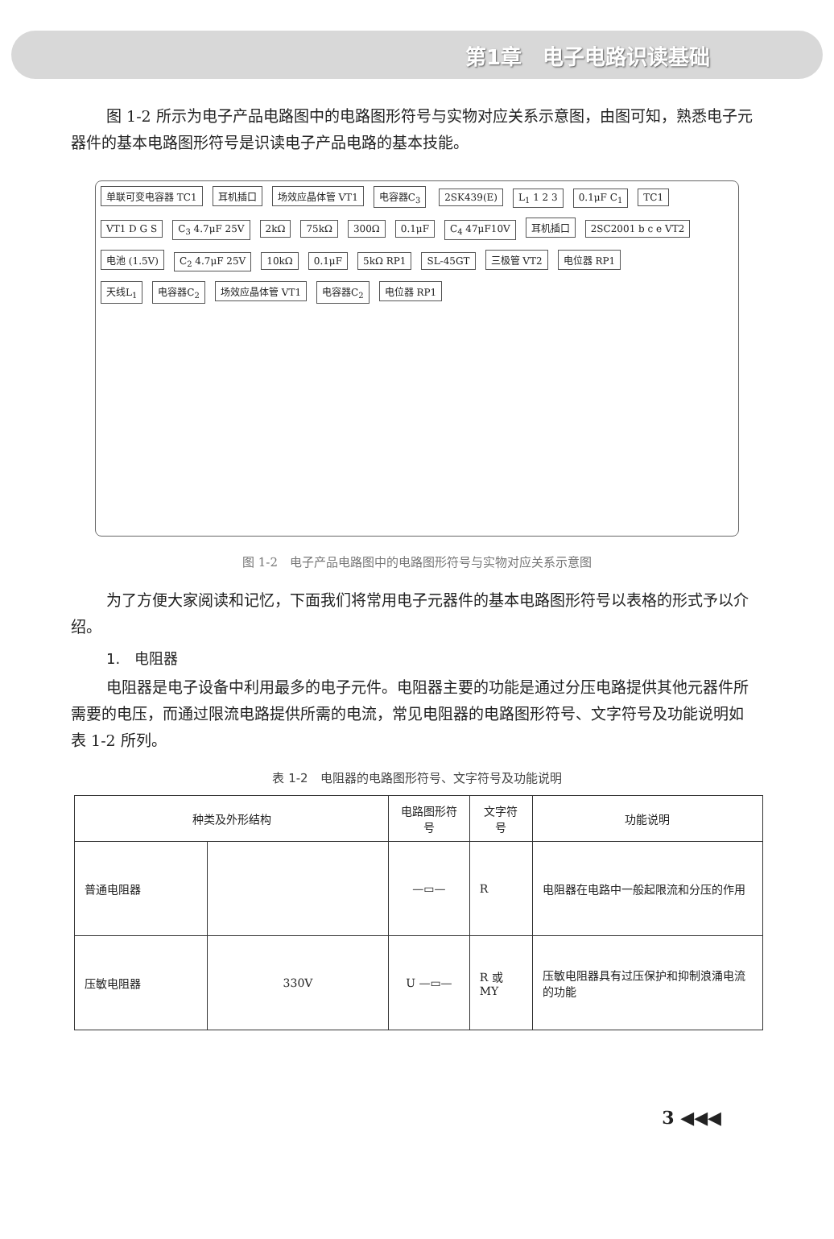第1章　电子电路识读基础
图 1-2 所示为电子产品电路图中的电路图形符号与实物对应关系示意图，由图可知，熟悉电子元器件的基本电路图形符号是识读电子产品电路的基本技能。
单联可变电容器 TC1 耳机插口 场效应晶体管 VT1 电容器C<sub>3</sub> 2SK439(E) L<sub>1</sub> 1 2 3 0.1μF C<sub>1</sub> TC1 VT1 D G S C<sub>3</sub> 4.7μF 25V 2kΩ 75kΩ 300Ω 0.1μF C<sub>4</sub> 47μF10V 耳机插口 2SC2001 b c e VT2 电池 (1.5V) C<sub>2</sub> 4.7μF 25V 10kΩ 0.1μF 5kΩ RP1 SL-45GT 三极管 VT2 电位器 RP1
天线L<sub>1</sub> 电容器C<sub>2</sub> 场效应晶体管 VT1 电容器C<sub>2</sub> 电位器 RP1
图 1-2　电子产品电路图中的电路图形符号与实物对应关系示意图
为了方便大家阅读和记忆，下面我们将常用电子元器件的基本电路图形符号以表格的形式予以介绍。
1.　电阻器
电阻器是电子设备中利用最多的电子元件。电阻器主要的功能是通过分压电路提供其他元器件所需要的电压，而通过限流电路提供所需的电流，常见电阻器的电路图形符号、文字符号及功能说明如表 1-2 所列。
表 1-2　电阻器的电路图形符号、文字符号及功能说明
| 种类及外形结构 | | 电路图形符号 | 文字符号 | 功能说明 |
| --- | --- | --- | --- | --- |
| 普通电阻器 | | —▭— | R | 电阻器在电路中一般起限流和分压的作用 |
| 压敏电阻器 | 330V | U —▭— | R 或 MY | 压敏电阻器具有过压保护和抑制浪涌电流的功能 |
3 ◀◀◀